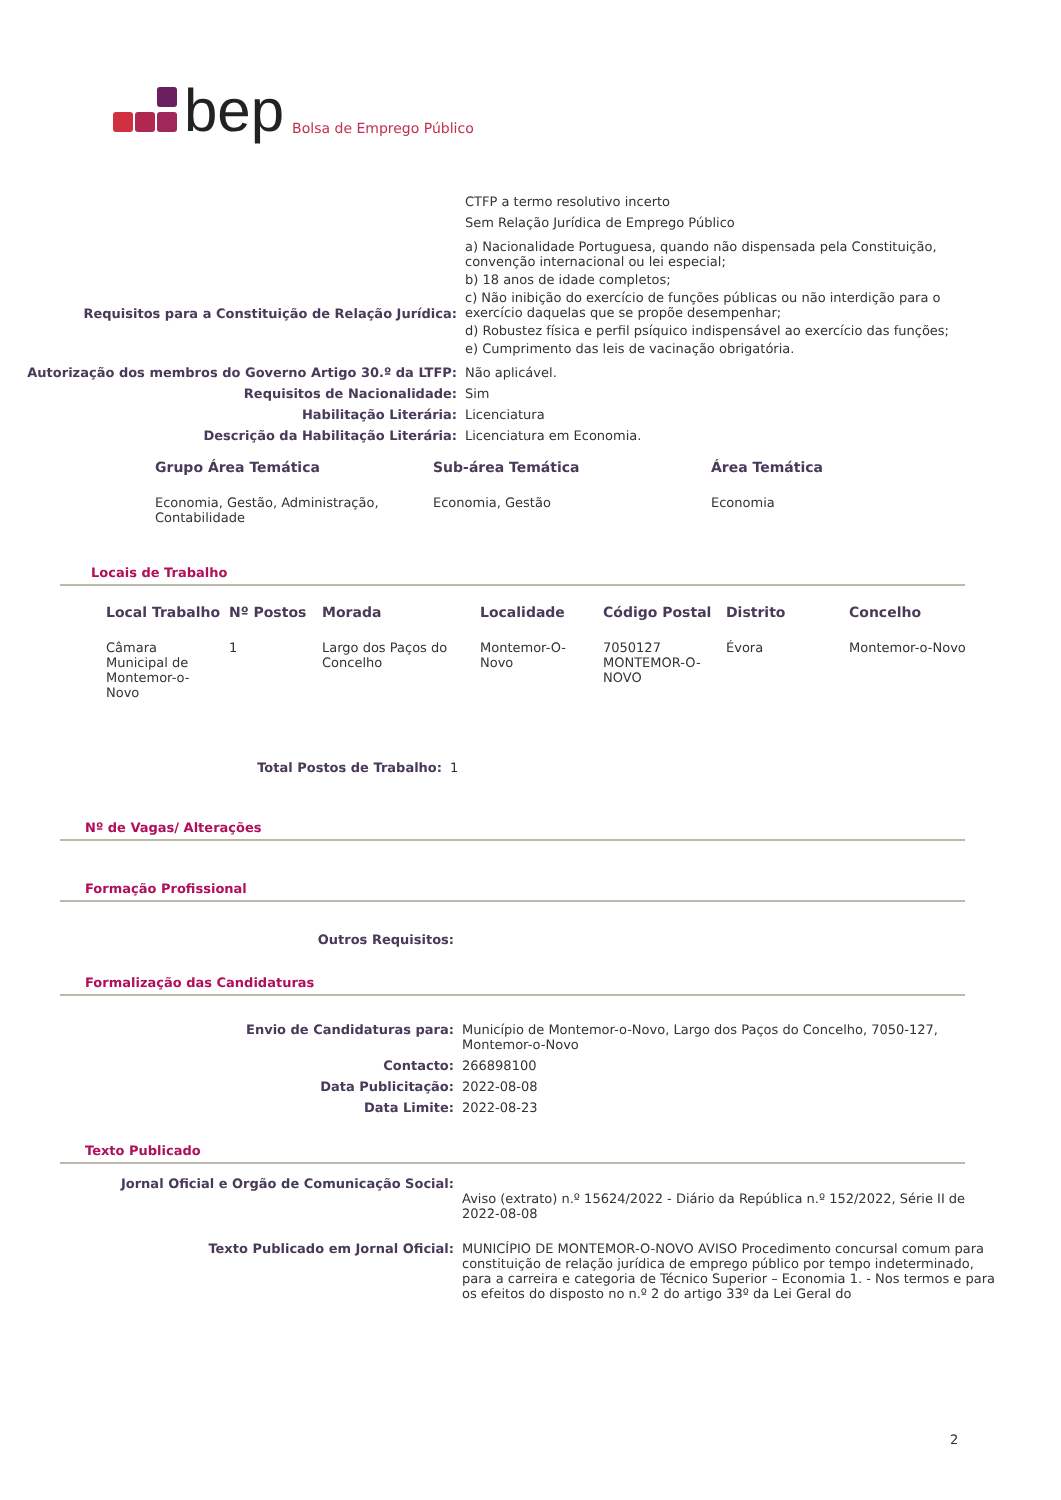bep Bolsa de Emprego Público
CTFP a termo resolutivo incerto
Sem Relação Jurídica de Emprego Público
Requisitos para a Constituição de Relação Jurídica:
a) Nacionalidade Portuguesa, quando não dispensada pela Constituição, convenção internacional ou lei especial;
b) 18 anos de idade completos;
c) Não inibição do exercício de funções públicas ou não interdição para o exercício daquelas que se propõe desempenhar;
d) Robustez física e perfil psíquico indispensável ao exercício das funções;
e) Cumprimento das leis de vacinação obrigatória.
Autorização dos membros do Governo Artigo 30.º da LTFP: Não aplicável.
Requisitos de Nacionalidade: Sim
Habilitação Literária: Licenciatura
Descrição da Habilitação Literária: Licenciatura em Economia.
| Grupo Área Temática | Sub-área Temática | Área Temática |
| --- | --- | --- |
| Economia, Gestão, Administração, Contabilidade | Economia, Gestão | Economia |
Locais de Trabalho
| Local Trabalho | Nº Postos | Morada | Localidade | Código Postal | Distrito | Concelho |
| --- | --- | --- | --- | --- | --- | --- |
| Câmara Municipal de Montemor-o-Novo | 1 | Largo dos Paços do Concelho | Montemor-O-Novo | 7050127 MONTEMOR-O-NOVO | Évora | Montemor-o-Novo |
Total Postos de Trabalho: 1
Nº de Vagas/ Alterações
Formação Profissional
Outros Requisitos:
Formalização das Candidaturas
Envio de Candidaturas para: Município de Montemor-o-Novo, Largo dos Paços do Concelho, 7050-127, Montemor-o-Novo
Contacto: 266898100
Data Publicitação: 2022-08-08
Data Limite: 2022-08-23
Texto Publicado
Jornal Oficial e Orgão de Comunicação Social:
Aviso (extrato) n.º 15624/2022 - Diário da República n.º 152/2022, Série II de 2022-08-08
Texto Publicado em Jornal Oficial: MUNICÍPIO DE MONTEMOR-O-NOVO AVISO Procedimento concursal comum para constituição de relação jurídica de emprego público por tempo indeterminado, para a carreira e categoria de Técnico Superior – Economia 1. - Nos termos e para os efeitos do disposto no n.º 2 do artigo 33º da Lei Geral do
2